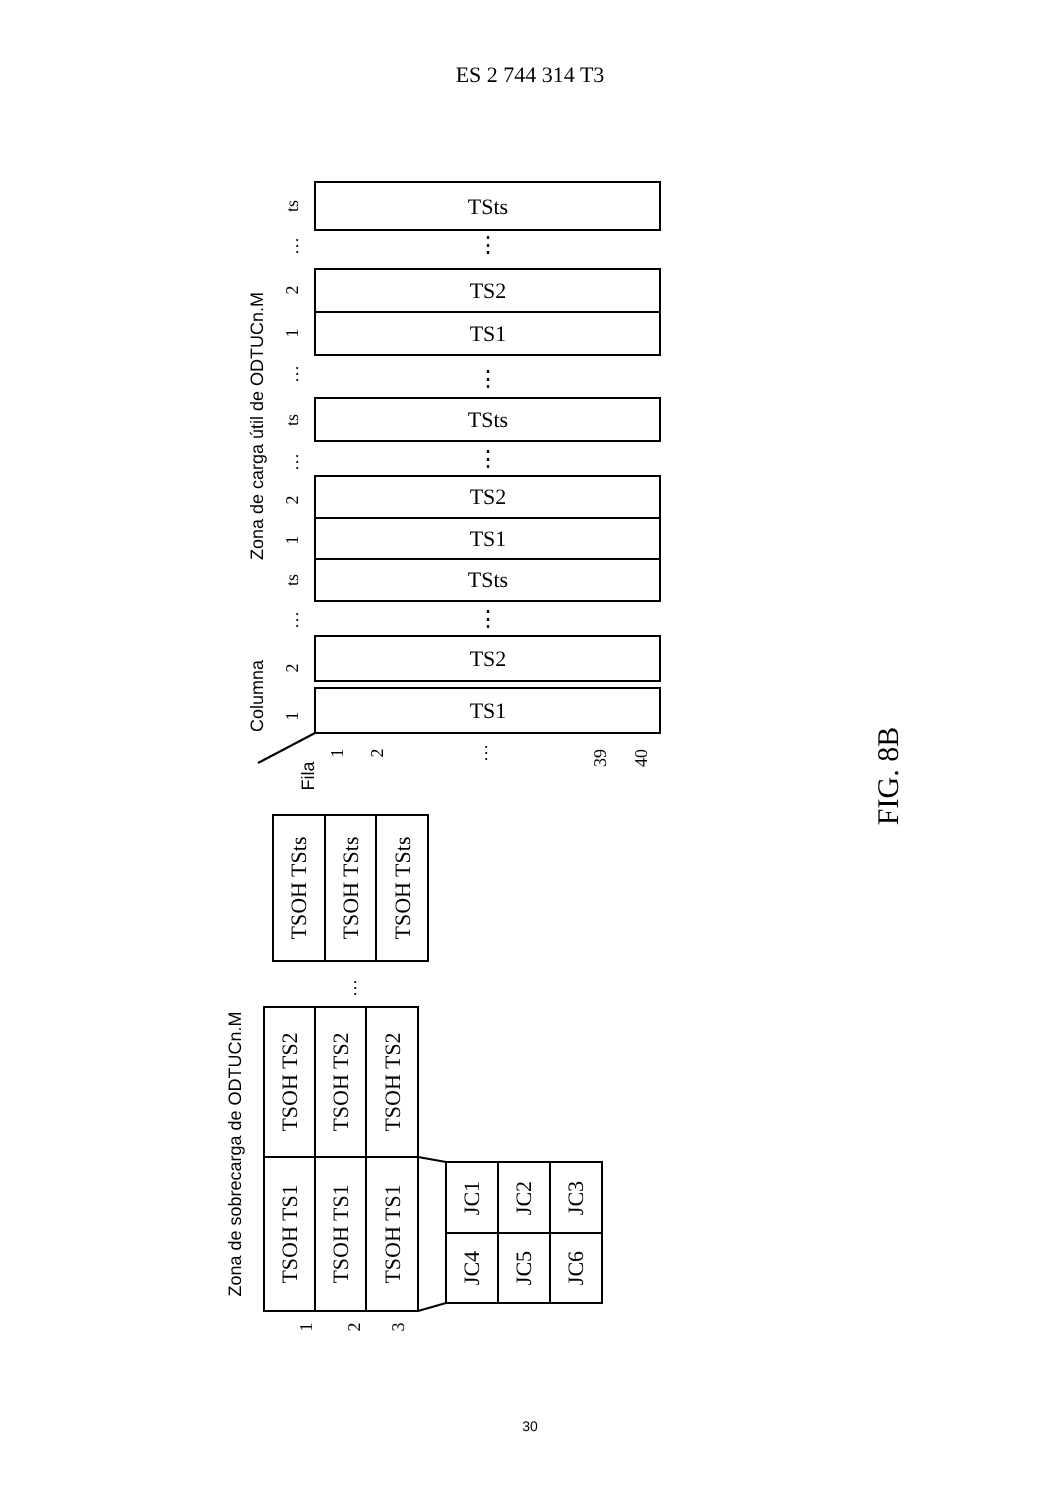ES 2 744 314 T3
TSts
⋮
TS2
TS1
⋮
TSts
⋮
TS2
TS1
TSts
⋮
TS2
TS1
ts
…
2
1
…
ts
…
2
1
ts
…
2
1
Zona de carga útil de ODTUCn.M
Columna
Fila
1
2
…
39
40
Zona de sobrecarga de ODTUCn.M
1
2
3
…
TSOH TS1
TSOH TS2
TSOH TS1
TSOH TS2
TSOH TS1
TSOH TS2
TSOH TSts
TSOH TSts
TSOH TSts
JC1
JC4
JC2
JC5
JC3
JC6
FIG. 8B
30